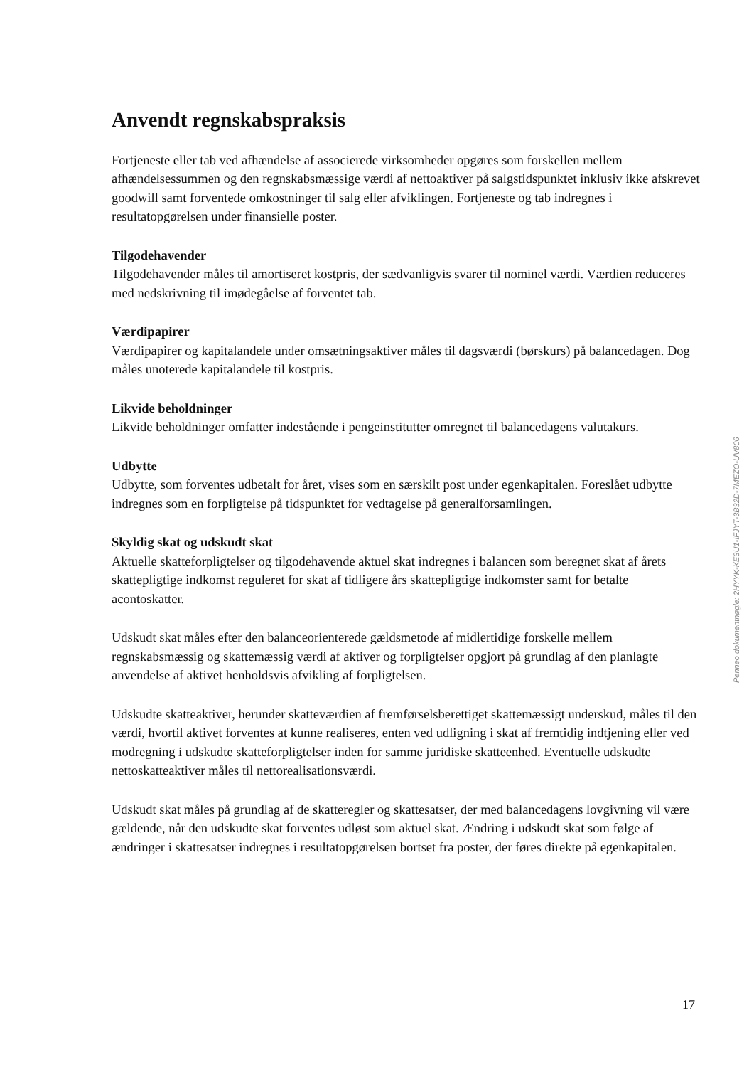Anvendt regnskabspraksis
Fortjeneste eller tab ved afhændelse af associerede virksomheder opgøres som forskellen mellem afhændelsessummen og den regnskabsmæssige værdi af nettoaktiver på salgstidspunktet inklusiv ikke afskrevet goodwill samt forventede omkostninger til salg eller afviklingen. Fortjeneste og tab indregnes i resultatopgørelsen under finansielle poster.
Tilgodehavender
Tilgodehavender måles til amortiseret kostpris, der sædvanligvis svarer til nominel værdi. Værdien reduceres med nedskrivning til imødegåelse af forventet tab.
Værdipapirer
Værdipapirer og kapitalandele under omsætningsaktiver måles til dagsværdi (børskurs) på balancedagen. Dog måles unoterede kapitalandele til kostpris.
Likvide beholdninger
Likvide beholdninger omfatter indestående i pengeinstitutter omregnet til balancedagens valutakurs.
Udbytte
Udbytte, som forventes udbetalt for året, vises som en særskilt post under egenkapitalen. Foreslået udbytte indregnes som en forpligtelse på tidspunktet for vedtagelse på generalforsamlingen.
Skyldig skat og udskudt skat
Aktuelle skatteforpligtelser og tilgodehavende aktuel skat indregnes i balancen som beregnet skat af årets skattepligtige indkomst reguleret for skat af tidligere års skattepligtige indkomster samt for betalte acontoskatter.
Udskudt skat måles efter den balanceorienterede gældsmetode af midlertidige forskelle mellem regnskabsmæssig og skattemæssig værdi af aktiver og forpligtelser opgjort på grundlag af den planlagte anvendelse af aktivet henholdsvis afvikling af forpligtelsen.
Udskudte skatteaktiver, herunder skatteværdien af fremførselsberettiget skattemæssigt underskud, måles til den værdi, hvortil aktivet forventes at kunne realiseres, enten ved udligning i skat af fremtidig indtjening eller ved modregning i udskudte skatteforpligtelser inden for samme juridiske skatteenhed. Eventuelle udskudte nettoskatteaktiver måles til nettorealisationsværdi.
Udskudt skat måles på grundlag af de skatteregler og skattesatser, der med balancedagens lovgivning vil være gældende, når den udskudte skat forventes udløst som aktuel skat. Ændring i udskudt skat som følge af ændringer i skattesatser indregnes i resultatopgørelsen bortset fra poster, der føres direkte på egenkapitalen.
Penneo dokumentnøgle: 2HYYK-KE3U1-IFJYT-3B32D-7MEZO-UV806
17